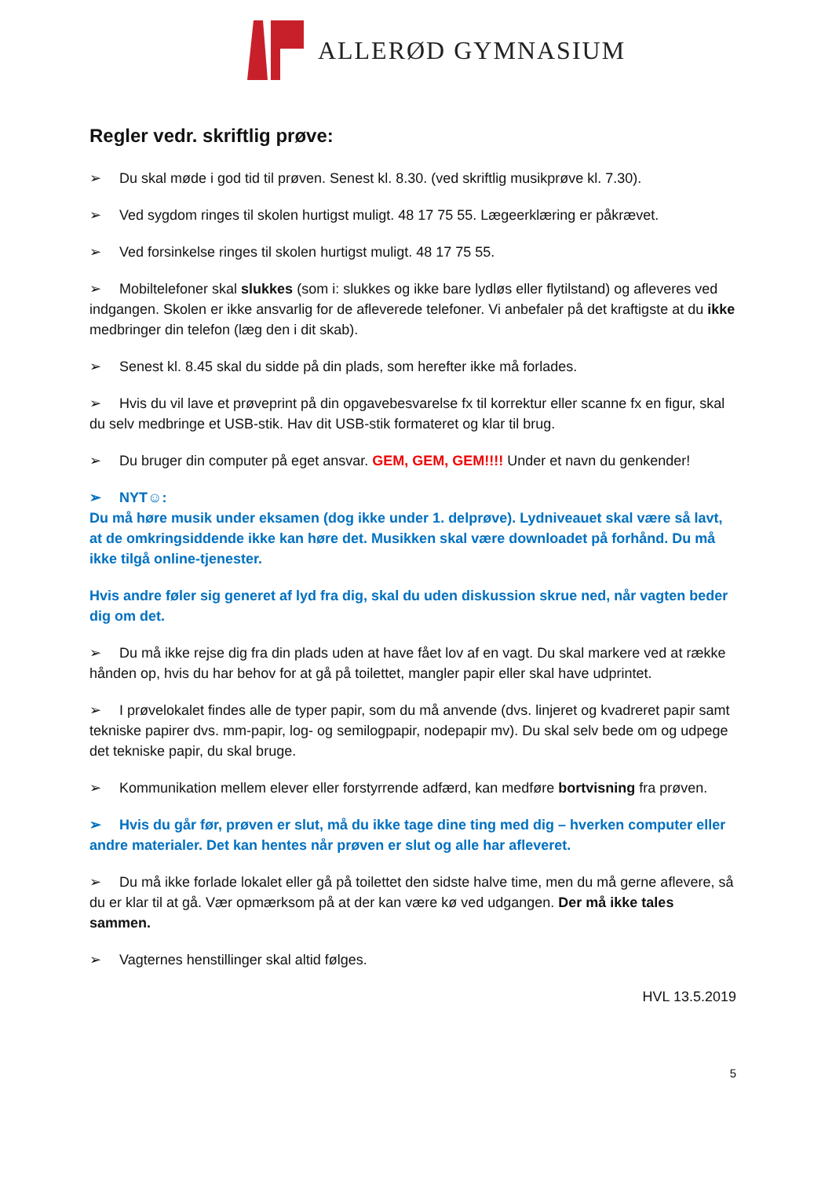ALLERØD GYMNASIUM
Regler vedr. skriftlig prøve:
➢ Du skal møde i god tid til prøven. Senest kl. 8.30. (ved skriftlig musikprøve kl. 7.30).
➢ Ved sygdom ringes til skolen hurtigst muligt. 48 17 75 55. Lægeerklæring er påkrævet.
➢ Ved forsinkelse ringes til skolen hurtigst muligt. 48 17 75 55.
➢ Mobiltelefoner skal slukkes (som i: slukkes og ikke bare lydløs eller flytilstand) og afleveres ved indgangen. Skolen er ikke ansvarlig for de afleverede telefoner. Vi anbefaler på det kraftigste at du ikke medbringer din telefon (læg den i dit skab).
➢ Senest kl. 8.45 skal du sidde på din plads, som herefter ikke må forlades.
➢ Hvis du vil lave et prøveprint på din opgavebesvarelse fx til korrektur eller scanne fx en figur, skal du selv medbringe et USB-stik. Hav dit USB-stik formateret og klar til brug.
➢ Du bruger din computer på eget ansvar. GEM, GEM, GEM!!!! Under et navn du genkender!
➢ NYT☺:
Du må høre musik under eksamen (dog ikke under 1. delprøve). Lydniveauet skal være så lavt, at de omkringsiddende ikke kan høre det. Musikken skal være downloadet på forhånd. Du må ikke tilgå online-tjenester.
Hvis andre føler sig generet af lyd fra dig, skal du uden diskussion skrue ned, når vagten beder dig om det.
➢ Du må ikke rejse dig fra din plads uden at have fået lov af en vagt. Du skal markere ved at række hånden op, hvis du har behov for at gå på toilettet, mangler papir eller skal have udprintet.
➢ I prøvelokalet findes alle de typer papir, som du må anvende (dvs. linjeret og kvadreret papir samt tekniske papirer dvs. mm-papir, log- og semilogpapir, nodepapir mv). Du skal selv bede om og udpege det tekniske papir, du skal bruge.
➢ Kommunikation mellem elever eller forstyrrende adfærd, kan medføre bortvisning fra prøven.
➢ Hvis du går før, prøven er slut, må du ikke tage dine ting med dig – hverken computer eller andre materialer. Det kan hentes når prøven er slut og alle har afleveret.
➢ Du må ikke forlade lokalet eller gå på toilettet den sidste halve time, men du må gerne aflevere, så du er klar til at gå. Vær opmærksom på at der kan være kø ved udgangen. Der må ikke tales sammen.
➢ Vagternes henstillinger skal altid følges.
HVL 13.5.2019
5